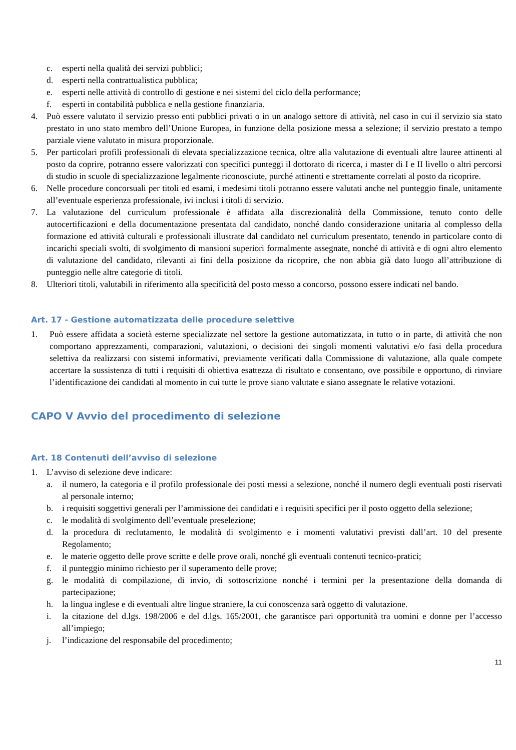c. esperti nella qualità dei servizi pubblici;
d. esperti nella contrattualistica pubblica;
e. esperti nelle attività di controllo di gestione e nei sistemi del ciclo della performance;
f. esperti in contabilità pubblica e nella gestione finanziaria.
4. Può essere valutato il servizio presso enti pubblici privati o in un analogo settore di attività, nel caso in cui il servizio sia stato prestato in uno stato membro dell’Unione Europea, in funzione della posizione messa a selezione; il servizio prestato a tempo parziale viene valutato in misura proporzionale.
5. Per particolari profili professionali di elevata specializzazione tecnica, oltre alla valutazione di eventuali altre lauree attinenti al posto da coprire, potranno essere valorizzati con specifici punteggi il dottorato di ricerca, i master di I e II livello o altri percorsi di studio in scuole di specializzazione legalmente riconosciute, purché attinenti e strettamente correlati al posto da ricoprire.
6. Nelle procedure concorsuali per titoli ed esami, i medesimi titoli potranno essere valutati anche nel punteggio finale, unitamente all’eventuale esperienza professionale, ivi inclusi i titoli di servizio.
7. La valutazione del curriculum professionale è affidata alla discrezionalità della Commissione, tenuto conto delle autocertificazioni e della documentazione presentata dal candidato, nonché dando considerazione unitaria al complesso della formazione ed attività culturali e professionali illustrate dal candidato nel curriculum presentato, tenendo in particolare conto di incarichi speciali svolti, di svolgimento di mansioni superiori formalmente assegnate, nonché di attività e di ogni altro elemento di valutazione del candidato, rilevanti ai fini della posizione da ricoprire, che non abbia già dato luogo all’attribuzione di punteggio nelle altre categorie di titoli.
8. Ulteriori titoli, valutabili in riferimento alla specificità del posto messo a concorso, possono essere indicati nel bando.
Art. 17 - Gestione automatizzata delle procedure selettive
1. Può essere affidata a società esterne specializzate nel settore la gestione automatizzata, in tutto o in parte, di attività che non comportano apprezzamenti, comparazioni, valutazioni, o decisioni dei singoli momenti valutativi e/o fasi della procedura selettiva da realizzarsi con sistemi informativi, previamente verificati dalla Commissione di valutazione, alla quale compete accertare la sussistenza di tutti i requisiti di obiettiva esattezza di risultato e consentano, ove possibile e opportuno, di rinviare l’identificazione dei candidati al momento in cui tutte le prove siano valutate e siano assegnate le relative votazioni.
CAPO V Avvio del procedimento di selezione
Art. 18 Contenuti dell’avviso di selezione
1. L’avviso di selezione deve indicare:
a. il numero, la categoria e il profilo professionale dei posti messi a selezione, nonché il numero degli eventuali posti riservati al personale interno;
b. i requisiti soggettivi generali per l’ammissione dei candidati e i requisiti specifici per il posto oggetto della selezione;
c. le modalità di svolgimento dell’eventuale preselezione;
d. la procedura di reclutamento, le modalità di svolgimento e i momenti valutativi previsti dall’art. 10 del presente Regolamento;
e. le materie oggetto delle prove scritte e delle prove orali, nonché gli eventuali contenuti tecnico-pratici;
f. il punteggio minimo richiesto per il superamento delle prove;
g. le modalità di compilazione, di invio, di sottoscrizione nonché i termini per la presentazione della domanda di partecipazione;
h. la lingua inglese e di eventuali altre lingue straniere, la cui conoscenza sarà oggetto di valutazione.
i. la citazione del d.lgs. 198/2006 e del d.lgs. 165/2001, che garantisce pari opportunità tra uomini e donne per l’accesso all’impiego;
j. l’indicazione del responsabile del procedimento;
11